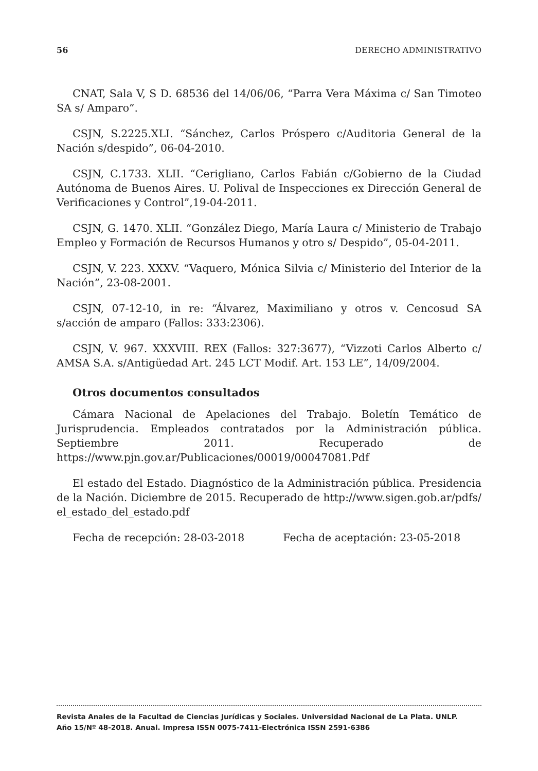56 DERECHO ADMINISTRATIVO
CNAT, Sala V, S D. 68536 del 14/06/06, “Parra Vera Máxima c/ San Timoteo SA s/ Amparo”.
CSJN, S.2225.XLI. “Sánchez, Carlos Próspero c/Auditoria General de la Nación s/despido”, 06-04-2010.
CSJN, C.1733. XLII. “Cerigliano, Carlos Fabián c/Gobierno de la Ciudad Autónoma de Buenos Aires. U. Polival de Inspecciones ex Dirección General de Verificaciones y Control”,19-04-2011.
CSJN, G. 1470. XLII. “González Diego, María Laura c/ Ministerio de Trabajo Empleo y Formación de Recursos Humanos y otro s/ Despido”, 05-04-2011.
CSJN, V. 223. XXXV. “Vaquero, Mónica Silvia c/ Ministerio del Interior de la Nación”, 23-08-2001.
CSJN, 07-12-10, in re: “Álvarez, Maximiliano y otros v. Cencosud SA s/acción de amparo (Fallos: 333:2306).
CSJN, V. 967. XXXVIII. REX (Fallos: 327:3677), “Vizzoti Carlos Alberto c/ AMSA S.A. s/Antigüedad Art. 245 LCT Modif. Art. 153 LE”, 14/09/2004.
Otros documentos consultados
Cámara Nacional de Apelaciones del Trabajo. Boletín Temático de Jurisprudencia. Empleados contratados por la Administración pública. Septiembre 2011. Recuperado de https://www.pjn.gov.ar/Publicaciones/00019/00047081.Pdf
El estado del Estado. Diagnóstico de la Administración pública. Presidencia de la Nación. Diciembre de 2015. Recuperado de http://www.sigen.gob.ar/pdfs/ el_estado_del_estado.pdf
Fecha de recepción: 28-03-2018 Fecha de aceptación: 23-05-2018
Revista Anales de la Facultad de Ciencias Jurídicas y Sociales. Universidad Nacional de La Plata. UNLP.
Año 15/Nº 48-2018. Anual. Impresa ISSN 0075-7411-Electrónica ISSN 2591-6386